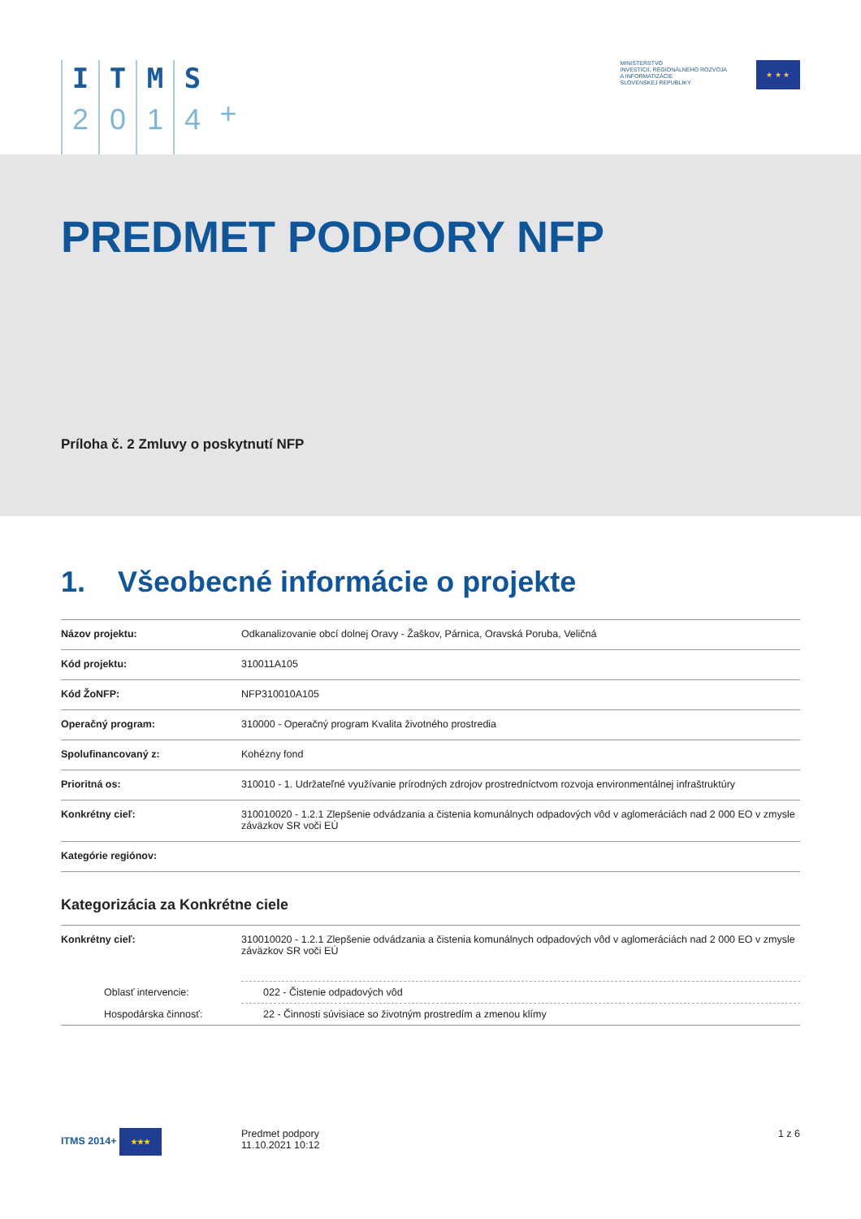I
2
T
0
M
1
S
4
+
MINISTERSTVO
INVESTÍCIÍ, REGIONÁLNEHO ROZVOJA
A INFORMATIZÁCIE
SLOVENSKEJ REPUBLIKY
★ ★ ★
PREDMET PODPORY NFP
Príloha č. 2 Zmluvy o poskytnutí NFP
1. Všeobecné informácie o projekte
| Názov projektu: | Odkanalizovanie obcí dolnej Oravy - Žaškov, Párnica, Oravská Poruba, Veličná |
| Kód projektu: | 310011A105 |
| Kód ŽoNFP: | NFP310010A105 |
| Operačný program: | 310000 - Operačný program Kvalita životného prostredia |
| Spolufinancovaný z: | Kohézny fond |
| Prioritná os: | 310010 - 1. Udržateľné využívanie prírodných zdrojov prostredníctvom rozvoja environmentálnej infraštruktúry |
| Konkrétny cieľ: | 310010020 - 1.2.1 Zlepšenie odvádzania a čistenia komunálnych odpadových vôd v aglomeráciách nad 2 000 EO v zmysle záväzkov SR voči EÚ |
| Kategórie regiónov: | |
Kategorizácia za Konkrétne ciele
| Konkrétny cieľ: | 310010020 - 1.2.1 Zlepšenie odvádzania a čistenia komunálnych odpadových vôd v aglomeráciách nad 2 000 EO v zmysle záväzkov SR voči EÚ |
| Oblasť intervencie: | 022 - Čistenie odpadových vôd |
| Hospodárska činnosť: | 22 - Činnosti súvisiace so životným prostredím a zmenou klímy |
ITMS 2014+ ★★★
Predmet podpory
11.10.2021 10:12
1 z 6